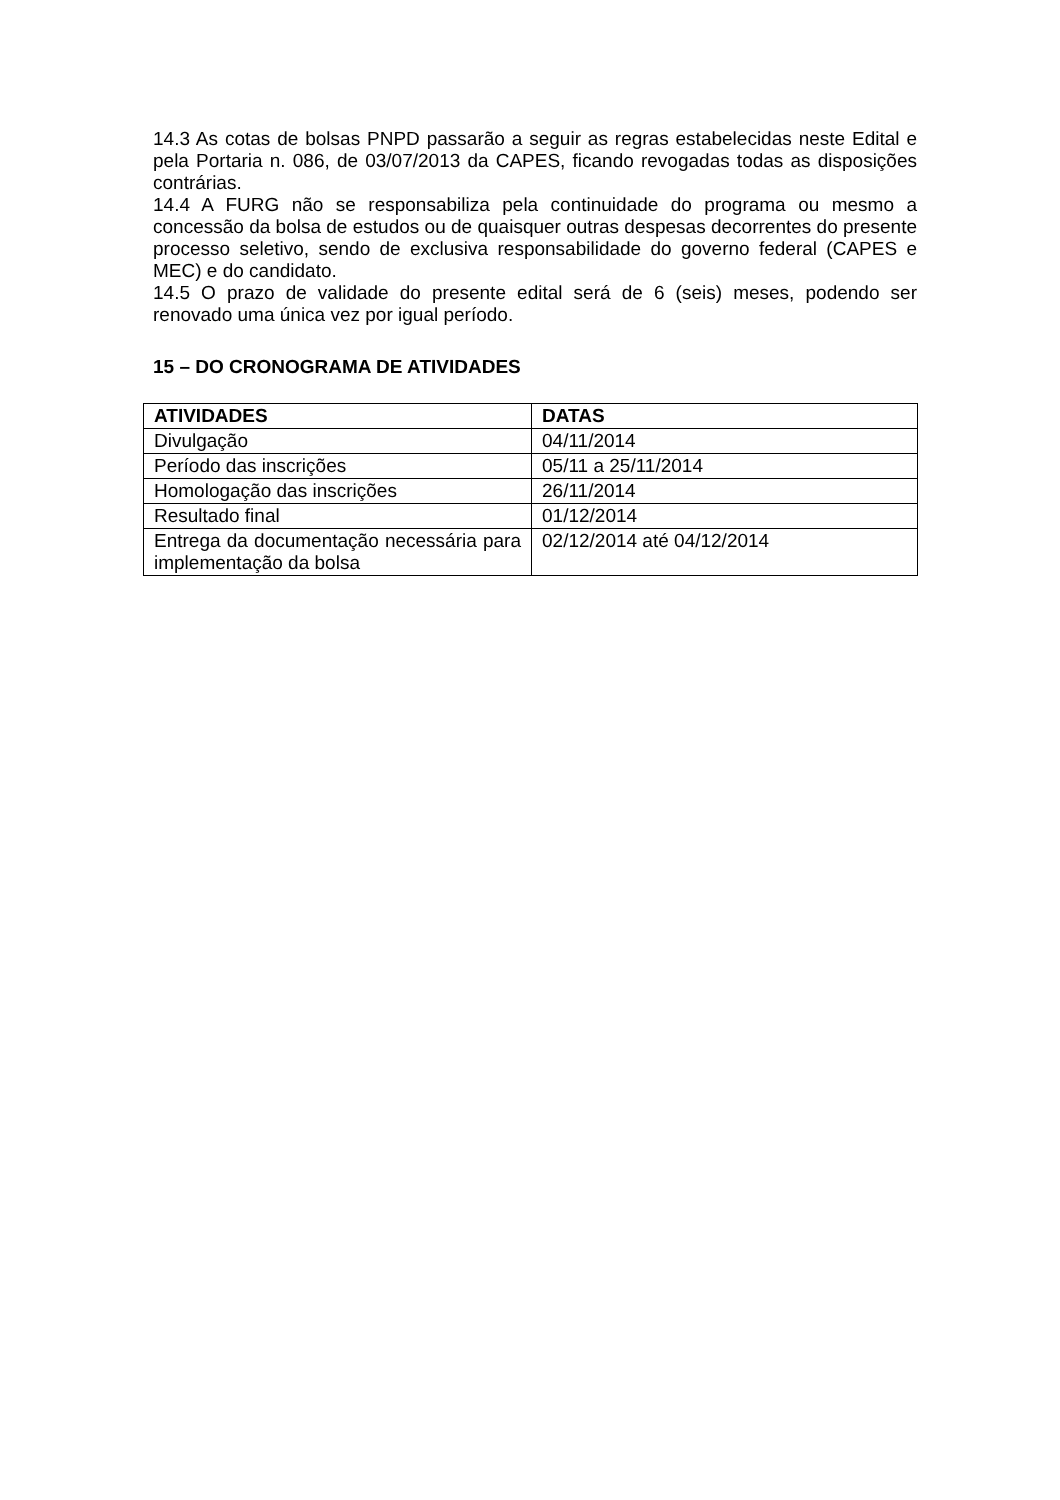14.3 As cotas de bolsas PNPD passarão a seguir as regras estabelecidas neste Edital e pela Portaria n. 086, de 03/07/2013 da CAPES, ficando revogadas todas as disposições contrárias.
14.4 A FURG não se responsabiliza pela continuidade do programa ou mesmo a concessão da bolsa de estudos ou de quaisquer outras despesas decorrentes do presente processo seletivo, sendo de exclusiva responsabilidade do governo federal (CAPES e MEC) e do candidato.
14.5 O prazo de validade do presente edital será de 6 (seis) meses, podendo ser renovado uma única vez por igual período.
15 – DO CRONOGRAMA DE ATIVIDADES
| ATIVIDADES | DATAS |
| --- | --- |
| Divulgação | 04/11/2014 |
| Período das inscrições | 05/11 a 25/11/2014 |
| Homologação das inscrições | 26/11/2014 |
| Resultado final | 01/12/2014 |
| Entrega da documentação necessária para implementação da bolsa | 02/12/2014 até 04/12/2014 |